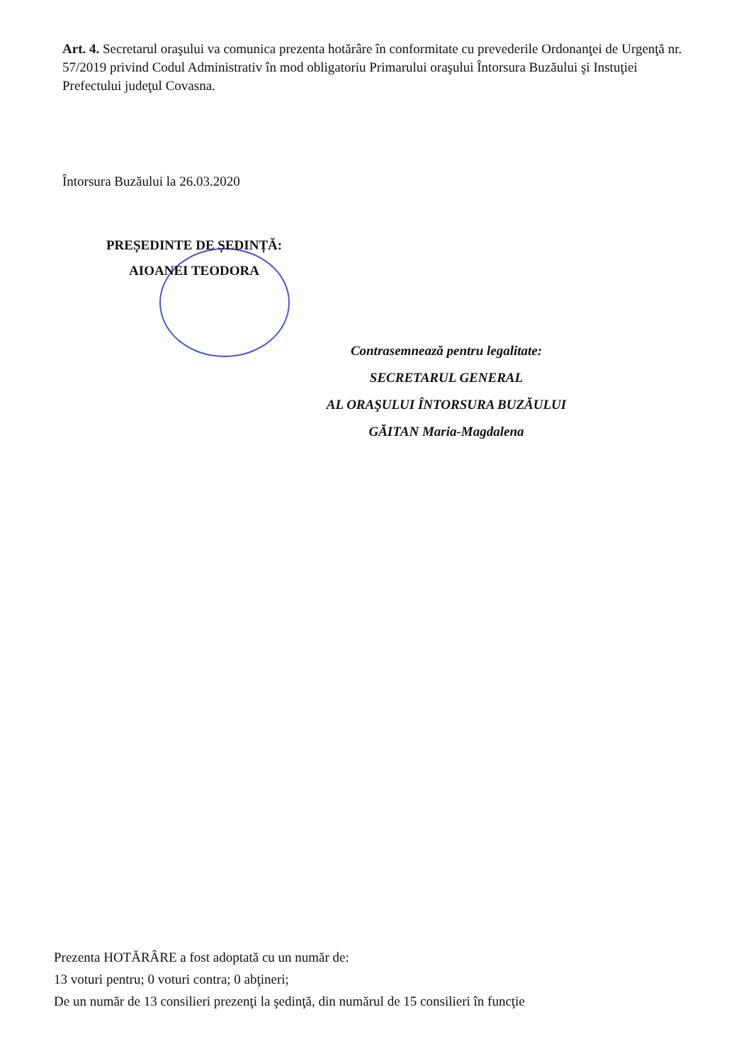Art. 4. Secretarul oraşului va comunica prezenta hotărâre în conformitate cu prevederile Ordonanţei de Urgenţă nr. 57/2019 privind Codul Administrativ în mod obligatoriu Primarului oraşului Întorsura Buzăului şi Instuţiei Prefectului judeţul Covasna.
Întorsura Buzăului la 26.03.2020
PREȘEDINTE DE ȘEDINȚĂ:
AIOANEI TEODORA
Contrasemnează pentru legalitate:
SECRETARUL GENERAL
AL ORAŞULUI ÎNTORSURA BUZĂULUI
GĂITAN Maria-Magdalena
Prezenta HOTĂRÂRE a fost adoptată cu un număr de:
13 voturi pentru; 0 voturi contra; 0 abţineri;
De un număr de 13 consilieri prezenţi la şedinţă, din numărul de 15 consilieri în funcţie